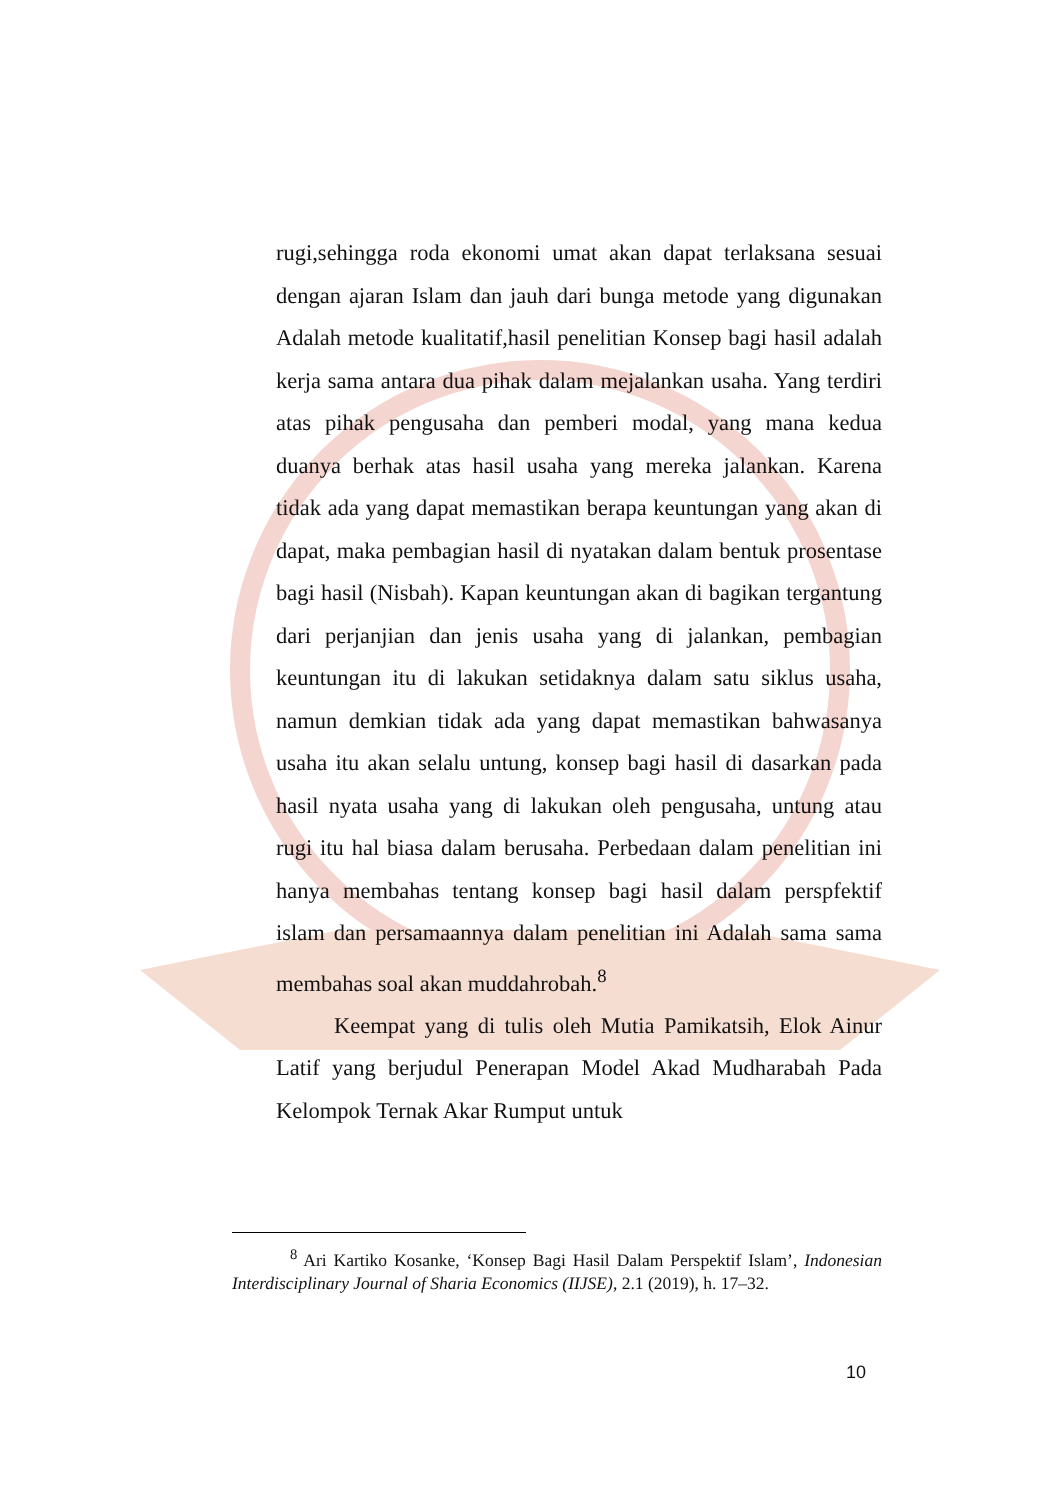rugi,sehingga roda ekonomi umat akan dapat terlaksana sesuai dengan ajaran Islam dan jauh dari bunga metode yang digunakan Adalah metode kualitatif,hasil penelitian Konsep bagi hasil adalah kerja sama antara dua pihak dalam mejalankan usaha. Yang terdiri atas pihak pengusaha dan pemberi modal, yang mana kedua duanya berhak atas hasil usaha yang mereka jalankan. Karena tidak ada yang dapat memastikan berapa keuntungan yang akan di dapat, maka pembagian hasil di nyatakan dalam bentuk prosentase bagi hasil (Nisbah). Kapan keuntungan akan di bagikan tergantung dari perjanjian dan jenis usaha yang di jalankan, pembagian keuntungan itu di lakukan setidaknya dalam satu siklus usaha, namun demkian tidak ada yang dapat memastikan bahwasanya usaha itu akan selalu untung, konsep bagi hasil di dasarkan pada hasil nyata usaha yang di lakukan oleh pengusaha, untung atau rugi itu hal biasa dalam berusaha. Perbedaan dalam penelitian ini hanya membahas tentang konsep bagi hasil dalam perspfektif islam dan persamaannya dalam penelitian ini Adalah sama sama membahas soal akan muddahrobah.<sup>8</sup>
Keempat yang di tulis oleh Mutia Pamikatsih, Elok Ainur Latif yang berjudul Penerapan Model Akad Mudharabah Pada Kelompok Ternak Akar Rumput untuk
<sup>8</sup> Ari Kartiko Kosanke, ‘Konsep Bagi Hasil Dalam Perspektif Islam’, Indonesian Interdisciplinary Journal of Sharia Economics (IIJSE), 2.1 (2019), h. 17–32.
10